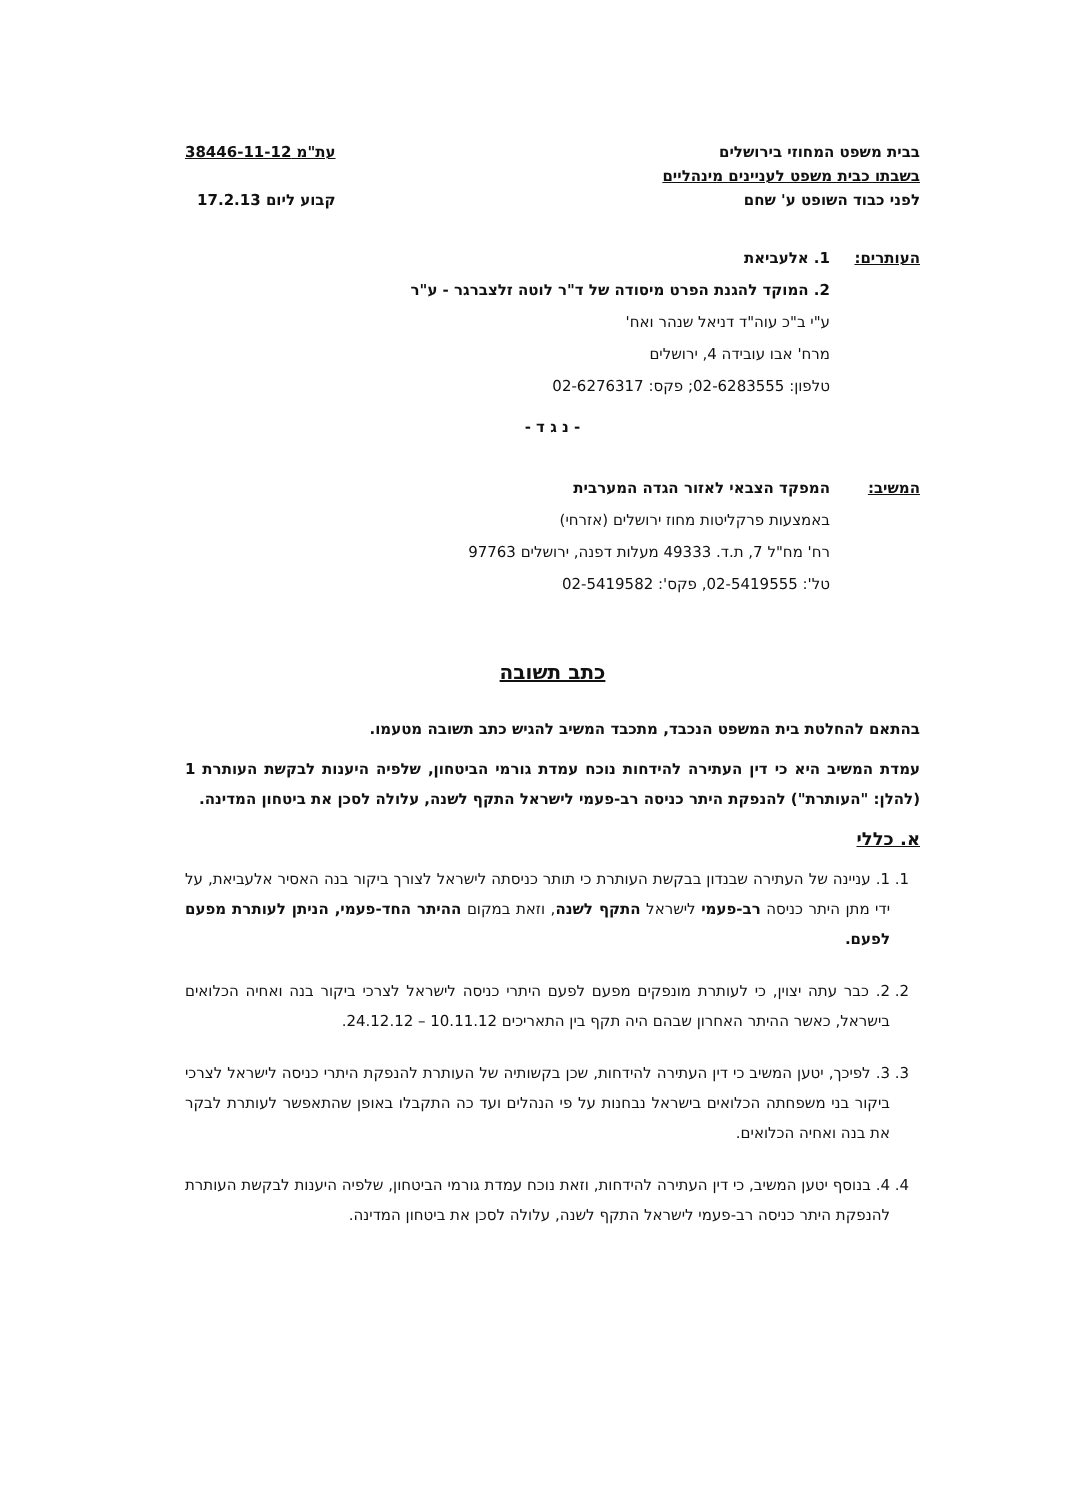בבית משפט המחוזי בירושלים
בשבתו כבית משפט לעניינים מינהליים
לפני כבוד השופט ע' שחם
עת"מ 38446-11-12
קבוע ליום 17.2.13
העותרים: 1. אלעביאת
2. המוקד להגנת הפרט מיסודה של ד"ר לוטה זלצברגר - ע"ר
ע"י ב"כ עוה"ד דניאל שנהר ואח'
מרח' אבו עובידה 4, ירושלים
טלפון: 02-6283555; פקס: 02-6276317
- נ ג ד -
המשיב: המפקד הצבאי לאזור הגדה המערבית
באמצעות פרקליטות מחוז ירושלים (אזרחי)
רח' מח"ל 7, ת.ד. 49333 מעלות דפנה, ירושלים 97763
טל': 02-5419555, פקס': 02-5419582
כתב תשובה
בהתאם להחלטת בית המשפט הנכבד, מתכבד המשיב להגיש כתב תשובה מטעמו.
עמדת המשיב היא כי דין העתירה להידחות נוכח עמדת גורמי הביטחון, שלפיה היענות לבקשת העותרת 1 (להלן: "העותרת") להנפקת היתר כניסה רב-פעמי לישראל התקף לשנה, עלולה לסכן את ביטחון המדינה.
א. כללי
1. 1. עניינה של העתירה שבנדון בבקשת העותרת כי תותר כניסתה לישראל לצורך ביקור בנה האסיר אלעביאת, על ידי מתן היתר כניסה רב-פעמי לישראל התקף לשנה, וזאת במקום ההיתר החד-פעמי, הניתן לעותרת מפעם לפעם.
2. 2. כבר עתה יצוין, כי לעותרת מונפקים מפעם לפעם היתרי כניסה לישראל לצרכי ביקור בנה ואחיה הכלואים בישראל, כאשר ההיתר האחרון שבהם היה תקף בין התאריכים 10.11.12 – 24.12.12.
3. 3. לפיכך, יטען המשיב כי דין העתירה להידחות, שכן בקשותיה של העותרת להנפקת היתרי כניסה לישראל לצרכי ביקור בני משפחתה הכלואים בישראל נבחנות על פי הנהלים ועד כה התקבלו באופן שהתאפשר לעותרת לבקר את בנה ואחיה הכלואים.
4. 4. בנוסף יטען המשיב, כי דין העתירה להידחות, וזאת נוכח עמדת גורמי הביטחון, שלפיה היענות לבקשת העותרת להנפקת היתר כניסה רב-פעמי לישראל התקף לשנה, עלולה לסכן את ביטחון המדינה.